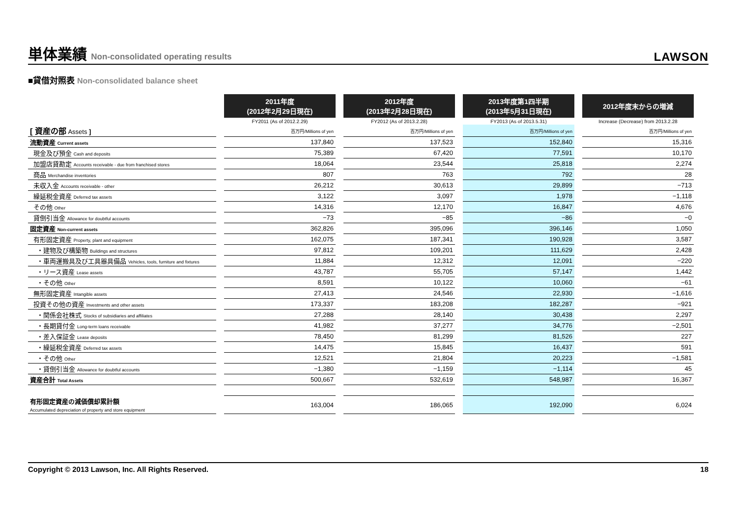単体業績 Non-consolidated operating results
LAWSON
■貸借対照表 Non-consolidated balance sheet
| | 2011年度 (2012年2月29日現在) | 2012年度 (2013年2月28日現在) | 2013年度第1四半期 (2013年5月31日現在) | 2012年度末からの増減 |
| --- | --- | --- | --- | --- |
| | FY2011 (As of 2012.2.29) | FY2012 (As of 2013.2.28) | FY2013 (As of 2013.5.31) | Increase (Decrease) from 2013.2.28 |
| [ 資産の部 Assets ] | 百万円/Millions of yen | 百万円/Millions of yen | 百万円/Millions of yen | 百万円/Millions of yen |
| 流動資産 Current assets | 137,840 | 137,523 | 152,840 | 15,316 |
| 現金及び預金 Cash and deposits | 75,389 | 67,420 | 77,591 | 10,170 |
| 加盟店貸勘定 Accounts receivable - due from franchised stores | 18,064 | 23,544 | 25,818 | 2,274 |
| 商品 Merchandise inventories | 807 | 763 | 792 | 28 |
| 未収入金 Accounts receivable - other | 26,212 | 30,613 | 29,899 | −713 |
| 繰延税金資産 Deferred tax assets | 3,122 | 3,097 | 1,978 | −1,118 |
| その他 Other | 14,316 | 12,170 | 16,847 | 4,676 |
| 貸倒引当金 Allowance for doubtful accounts | −73 | −85 | −86 | −0 |
| 固定資産 Non-current assets | 362,826 | 395,096 | 396,146 | 1,050 |
| 有形固定資産 Property, plant and equipment | 162,075 | 187,341 | 190,928 | 3,587 |
| ・建物及び構築物 Buildings and structures | 97,812 | 109,201 | 111,629 | 2,428 |
| ・車両運搬具及び工具器具備品 Vehicles, tools, furniture and fixtures | 11,884 | 12,312 | 12,091 | −220 |
| ・リース資産 Lease assets | 43,787 | 55,705 | 57,147 | 1,442 |
| ・その他 Other | 8,591 | 10,122 | 10,060 | −61 |
| 無形固定資産 Intangible assets | 27,413 | 24,546 | 22,930 | −1,616 |
| 投資その他の資産 Investments and other assets | 173,337 | 183,208 | 182,287 | −921 |
| ・関係会社株式 Stocks of subsidiaries and affiliates | 27,288 | 28,140 | 30,438 | 2,297 |
| ・長期貸付金 Long-term loans receivable | 41,982 | 37,277 | 34,776 | −2,501 |
| ・差入保証金 Lease deposits | 78,450 | 81,299 | 81,526 | 227 |
| ・繰延税金資産 Deferred tax assets | 14,475 | 15,845 | 16,437 | 591 |
| ・その他 Other | 12,521 | 21,804 | 20,223 | −1,581 |
| ・貸倒引当金 Allowance for doubtful accounts | −1,380 | −1,159 | −1,114 | 45 |
| 資産合計 Total Assets | 500,667 | 532,619 | 548,987 | 16,367 |
| 有形固定資産の減価償却累計額 Accumulated depreciation of property and store equipment | 163,004 | 186,065 | 192,090 | 6,024 |
Copyright © 2013 Lawson, Inc. All Rights Reserved. 18